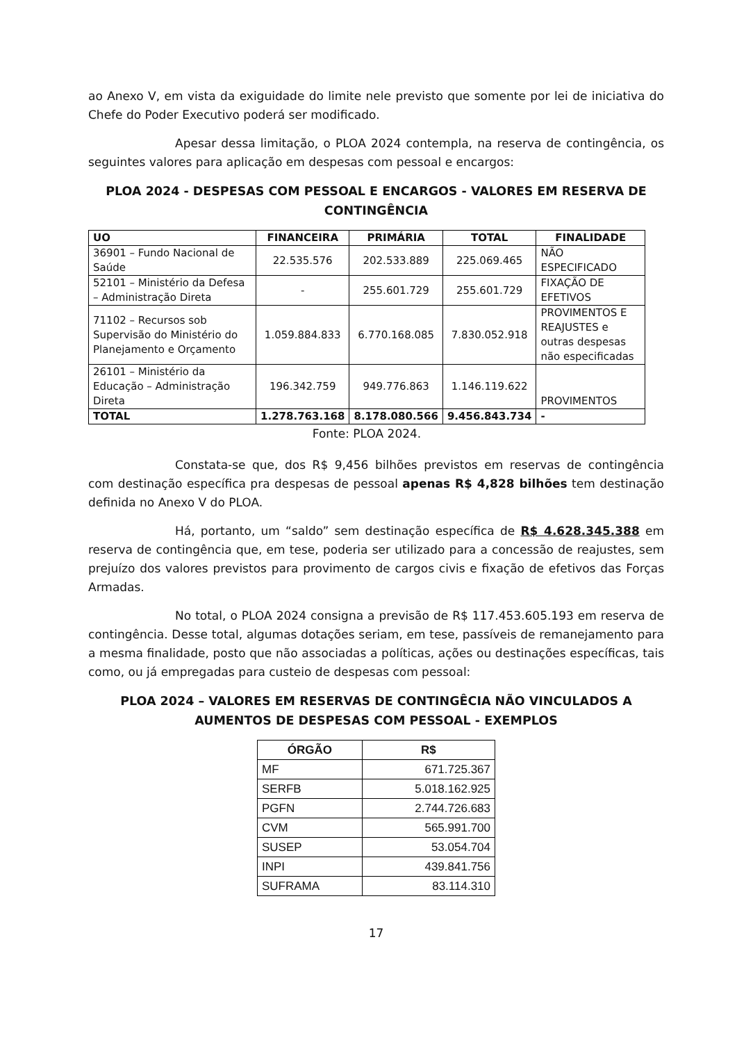ao Anexo V, em vista da exiguidade do limite nele previsto que somente por lei de iniciativa do Chefe do Poder Executivo poderá ser modificado.
Apesar dessa limitação, o PLOA 2024 contempla, na reserva de contingência, os seguintes valores para aplicação em despesas com pessoal e encargos:
PLOA 2024 - DESPESAS COM PESSOAL E ENCARGOS - VALORES EM RESERVA DE CONTINGÊNCIA
| UO | FINANCEIRA | PRIMÁRIA | TOTAL | FINALIDADE |
| --- | --- | --- | --- | --- |
| 36901 – Fundo Nacional de Saúde | 22.535.576 | 202.533.889 | 225.069.465 | NÃO ESPECIFICADO |
| 52101 – Ministério da Defesa – Administração Direta | - | 255.601.729 | 255.601.729 | FIXAÇÃO DE EFETIVOS |
| 71102 – Recursos sob Supervisão do Ministério do Planejamento e Orçamento | 1.059.884.833 | 6.770.168.085 | 7.830.052.918 | PROVIMENTOS E REAJUSTES e outras despesas não especificadas |
| 26101 – Ministério da Educação – Administração Direta | 196.342.759 | 949.776.863 | 1.146.119.622 | PROVIMENTOS |
| TOTAL | 1.278.763.168 | 8.178.080.566 | 9.456.843.734 | - |
Fonte: PLOA 2024.
Constata-se que, dos R$ 9,456 bilhões previstos em reservas de contingência com destinação específica pra despesas de pessoal apenas R$ 4,828 bilhões tem destinação definida no Anexo V do PLOA.
Há, portanto, um “saldo” sem destinação específica de R$ 4.628.345.388 em reserva de contingência que, em tese, poderia ser utilizado para a concessão de reajustes, sem prejuízo dos valores previstos para provimento de cargos civis e fixação de efetivos das Forças Armadas.
No total, o PLOA 2024 consigna a previsão de R$ 117.453.605.193 em reserva de contingência. Desse total, algumas dotações seriam, em tese, passíveis de remanejamento para a mesma finalidade, posto que não associadas a políticas, ações ou destinações específicas, tais como, ou já empregadas para custeio de despesas com pessoal:
PLOA 2024 – VALORES EM RESERVAS DE CONTINGÊCIA NÃO VINCULADOS A AUMENTOS DE DESPESAS COM PESSOAL - EXEMPLOS
| ÓRGÃO | R$ |
| --- | --- |
| MF | 671.725.367 |
| SERFB | 5.018.162.925 |
| PGFN | 2.744.726.683 |
| CVM | 565.991.700 |
| SUSEP | 53.054.704 |
| INPI | 439.841.756 |
| SUFRAMA | 83.114.310 |
17